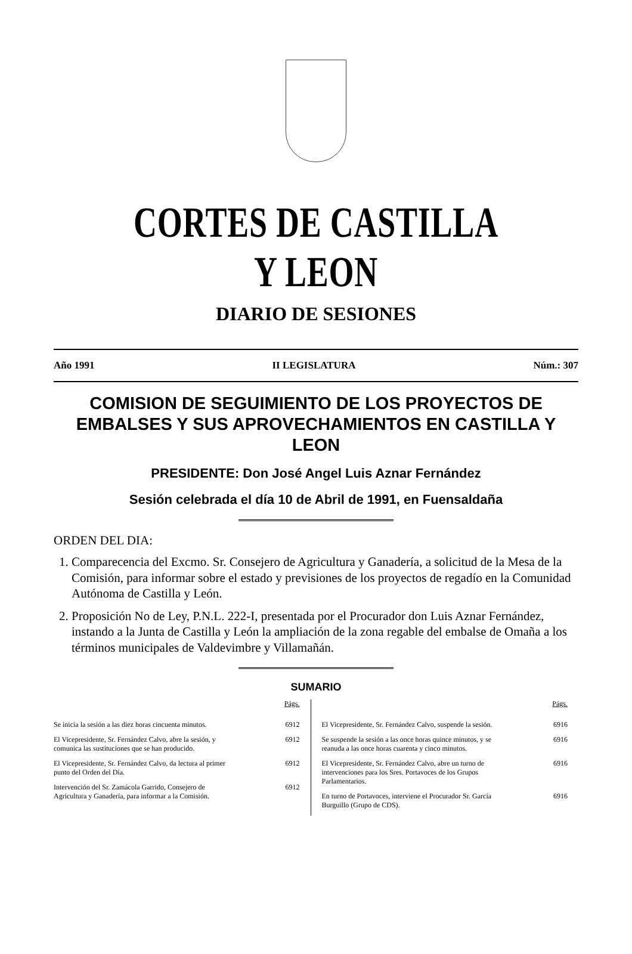CORTES DE CASTILLA Y LEON
DIARIO DE SESIONES
Año 1991 II LEGISLATURA Núm.: 307
COMISION DE SEGUIMIENTO DE LOS PROYECTOS DE EMBALSES Y SUS APROVECHAMIENTOS EN CASTILLA Y LEON
PRESIDENTE: Don José Angel Luis Aznar Fernández
Sesión celebrada el día 10 de Abril de 1991, en Fuensaldaña
ORDEN DEL DIA:
1. Comparecencia del Excmo. Sr. Consejero de Agricultura y Ganadería, a solicitud de la Mesa de la Comisión, para informar sobre el estado y previsiones de los proyectos de regadío en la Comunidad Autónoma de Castilla y León.
2. Proposición No de Ley, P.N.L. 222-I, presentada por el Procurador don Luis Aznar Fernández, instando a la Junta de Castilla y León la ampliación de la zona regable del embalse de Omaña a los términos municipales de Valdevimbre y Villamañán.
SUMARIO
Págs.
Se inicia la sesión a las diez horas cincuenta minutos. 6912
El Vicepresidente, Sr. Fernández Calvo, abre la sesión, y comunica las sustituciones que se han producido. 6912
El Vicepresidente, Sr. Fernández Calvo, da lectura al primer punto del Orden del Día. 6912
Intervención del Sr. Zamácola Garrido, Consejero de Agricultura y Ganadería, para informar a la Comisión. 6912
Págs.
El Vicepresidente, Sr. Fernández Calvo, suspende la sesión. 6916
Se suspende la sesión a las once horas quince minutos, y se reanuda a las once horas cuarenta y cinco minutos. 6916
El Vicepresidente, Sr. Fernández Calvo, abre un turno de intervenciones para los Sres. Portavoces de los Grupos Parlamentarios. 6916
En turno de Portavoces, interviene el Procurador Sr. García Burguillo (Grupo de CDS). 6916